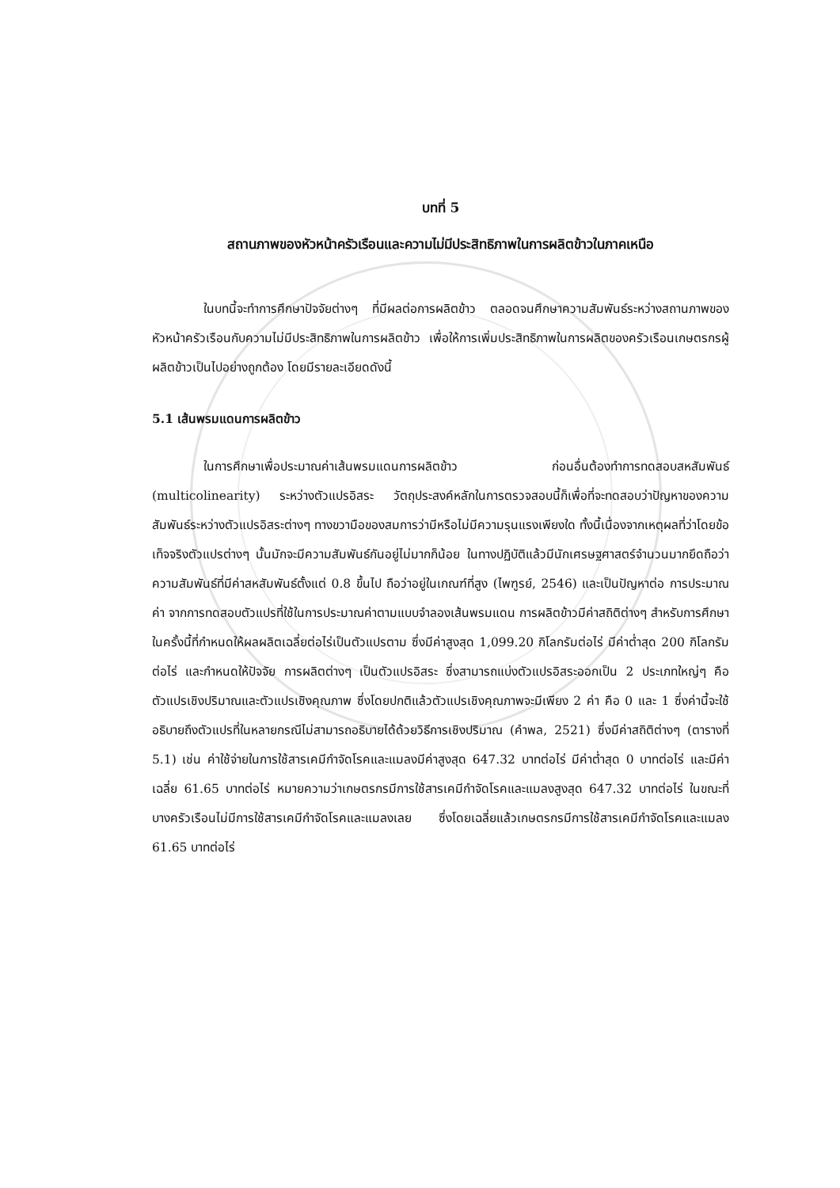บทที่ 5
สถานภาพของหัวหน้าครัวเรือนและความไม่มีประสิทธิภาพในการผลิตข้าวในภาคเหนือ
ในบทนี้จะทำการศึกษาปัจจัยต่างๆ ที่มีผลต่อการผลิตข้าว ตลอดจนศึกษาความสัมพันธ์ระหว่างสถานภาพของหัวหน้าครัวเรือนกับความไม่มีประสิทธิภาพในการผลิตข้าว เพื่อให้การเพิ่มประสิทธิภาพในการผลิตของครัวเรือนเกษตรกรผู้ผลิตข้าวเป็นไปอย่างถูกต้อง โดยมีรายละเอียดดังนี้
5.1 เส้นพรมแดนการผลิตข้าว
ในการศึกษาเพื่อประมาณค่าเส้นพรมแดนการผลิตข้าว ก่อนอื่นต้องทำการทดสอบสหสัมพันธ์ (multicolinearity) ระหว่างตัวแปรอิสระ วัตถุประสงค์หลักในการตรวจสอบนี้ก็เพื่อที่จะทดสอบว่าปัญหาของความสัมพันธ์ระหว่างตัวแปรอิสระต่างๆ ทางขวามือของสมการว่ามีหรือไม่มีความรุนแรงเพียงใด ทั้งนี้เนื่องจากเหตุผลที่ว่าโดยข้อเท็จจริงตัวแปรต่างๆ นั้นมักจะมีความสัมพันธ์กันอยู่ไม่มากก็น้อย ในทางปฏิบัติแล้วมีนักเศรษฐศาสตร์จำนวนมากยึดถือว่าความสัมพันธ์ที่มีค่าสหสัมพันธ์ตั้งแต่ 0.8 ขึ้นไป ถือว่าอยู่ในเกณฑ์ที่สูง (ไพฑูรย์, 2546) และเป็นปัญหาต่อ การประมาณค่า จากการทดสอบตัวแปรที่ใช้ในการประมาณค่าตามแบบจำลองเส้นพรมแดน การผลิตข้าวมีค่าสถิติต่างๆ สำหรับการศึกษาในครั้งนี้ที่กำหนดให้ผลผลิตเฉลี่ยต่อไร่เป็นตัวแปรตาม ซึ่งมีค่าสูงสุด 1,099.20 กิโลกรัมต่อไร่ มีค่าต่ำสุด 200 กิโลกรัมต่อไร่ และกำหนดให้ปัจจัย การผลิตต่างๆ เป็นตัวแปรอิสระ ซึ่งสามารถแบ่งตัวแปรอิสระออกเป็น 2 ประเภทใหญ่ๆ คือ ตัวแปรเชิงปริมาณและตัวแปรเชิงคุณภาพ ซึ่งโดยปกติแล้วตัวแปรเชิงคุณภาพจะมีเพียง 2 ค่า คือ 0 และ 1 ซึ่งค่านี้จะใช้อธิบายถึงตัวแปรที่ในหลายกรณีไม่สามารถอธิบายได้ด้วยวิธีการเชิงปริมาณ (คำพล, 2521) ซึ่งมีค่าสถิติต่างๆ (ตารางที่ 5.1) เช่น ค่าใช้จ่ายในการใช้สารเคมีกำจัดโรคและแมลงมีค่าสูงสุด 647.32 บาทต่อไร่ มีค่าต่ำสุด 0 บาทต่อไร่ และมีค่าเฉลี่ย 61.65 บาทต่อไร่ หมายความว่าเกษตรกรมีการใช้สารเคมีกำจัดโรคและแมลงสูงสุด 647.32 บาทต่อไร่ ในขณะที่บางครัวเรือนไม่มีการใช้สารเคมีกำจัดโรคและแมลงเลย ซึ่งโดยเฉลี่ยแล้วเกษตรกรมีการใช้สารเคมีกำจัดโรคและแมลง 61.65 บาทต่อไร่